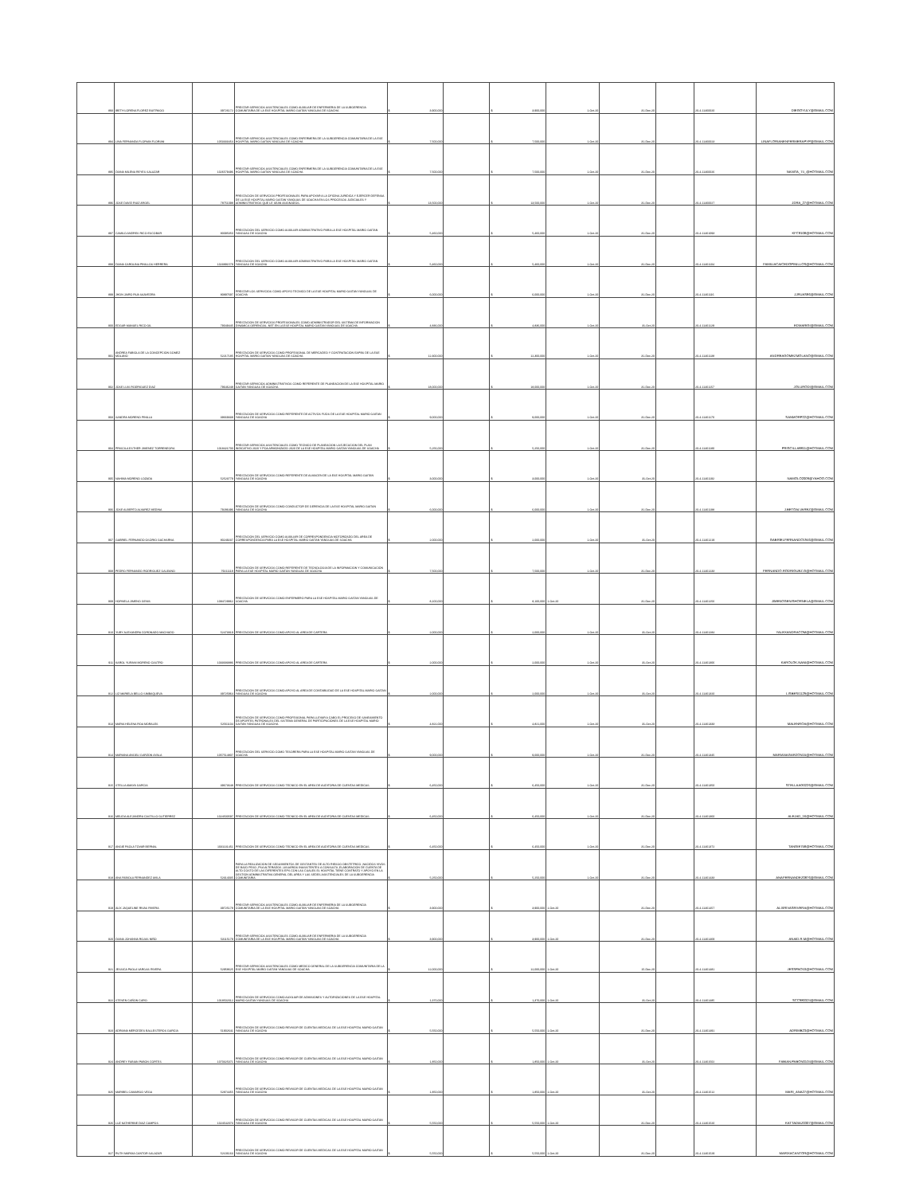| 893 | IBETH LORENA FLOREZ BUITRAGO | 39726172 | PRESTAR SERVICIOS ASISTENCIALES COMO AUXILIAR DE ENFERMERIA DE LA SUBGERENCIA COMUNITARIA DE LA ESE HOSPITAL MARIO GAITAN YANGUAS DE SOACHA | $ 3,900,000 | | $ 3,900,000 | 1-Oct-20 | 31-Dec-20 | | 20-4-11460020 | DIEGOYULY@GMAIL.COM |
| 894 | LINA FERNANDA FLORIAN FLORIAN | 1053333454 | PRESTAR SERVICIOS ASISTENCIALES COMO ENFERMERA DE LA SUBGERENCIA COMUNITARIA DE LA ESE HOSPITAL MARIO GAITAN YANGUAS DE SOACHA | $ 7,500,000 | | $ 7,500,000 | 1-Oct-20 | 31-Dec-20 | | 20-4-11460023 | LINAFLORIANENFERMERAPYP@GMAIL.COM |
| 895 | DIANA MILENA REYES SALAZAR | 1026579496 | PRESTAR SERVICIOS ASISTENCIALES COMO ENFERMERA DE LA SUBGERENCIA COMUNITARIA DE LA ESE HOSPITAL MARIO GAITAN YANGUAS DE SOACHA | $ 7,500,000 | | $ 7,500,000 | 1-Oct-20 | 31-Dec-20 | | 20-4-11460026 | NANITA_74_@HOTMAIL.COM |
| 896 | JOSE DAVID RUIZ ARGEL | 78751098 | PRESTACION DE SERVICIOS PROFESIONALES PARA APOYAR A LA OFICINA JURIDICA Y EJERCER DEFENSA DE LA ESE HOSPITAL MARIO GAITAN YANGUAS DE SOACHA EN LOS PROCESOS JUDICIALES Y ADMINISTRATIVOS QUE LE SEAN ASIGNADOS. | $ 13,500,000 | | $ 13,500,000 | 1-Oct-20 | 31-Dec-20 | | 20-4-11460027 | JDRA_27@HOTMAIL.COM |
| 897 | CAMILO ANDRES RICO ESCOBAR | 80095350 | PRESTACION DEL SERVICIO COMO AUXILIAR ADMINISTRATIVO PARA LA ESE HOSPITAL MARIO GAITAN YANGUAS DE SOACHA | $ 5,460,000 | | $ 5,460,000 | 1-Oct-20 | 31-Dec-20 | | 20-4-11461093 | KFC8108@HOTMAIL.COM |
| 898 | DIANA CAROLINA PINILLOS HERRERA | 1023891579 | PRESTACION DEL SERVICIO COMO AUXILIAR ADMINISTRATIVO PARA LA ESE HOSPITAL MARIO GAITAN YANGUAS DE SOACHA | $ 5,460,000 | | $ 5,460,000 | 1-Oct-20 | 31-Dec-20 | | 20-4-11461104 | FAMILIACAICEDOPINILLOS@HOTMAIL.COM |
| 899 | JHON JAIRO RUA SAAVEDRA | 80897697 | PRESTAR LOS SERVICIOS COMO APOYO TECNICO DE LA ESE HOSPITAL MARIO GAITAN YANGUAS DE SOACHA | $ 6,000,000 | | $ 6,000,000 | 1-Oct-20 | 31-Dec-20 | | 20-4-11461116 | JJRUAS86@GMAIL.COM |
| 900 | EDGAR MANUEL RICO GIL | 79049445 | PRESTACION DE SERVICIOS PROFESIONALES COMO ADMINISTRADOR DEL SISTEMA DE INFORMACION DINAMICA GERENCIAL .NET EN LA ESE HOSPITAL MARIO GAITAN YANGUAS DE SOACHA | $ 4,836,000 | | $ 4,836,000 | 1-Oct-20 | 31-Oct-20 | | 20-4-11461129 | EDMARIGI@GMAIL.COM |
| 901 | ANDREA FABIOLA DE LA CONCEPCION GOMEZ MOLANO | 52217185 | PRESTACION DE SERVICIOS COMO PROFESIONAL DE MERCADEO Y CONTRATACION EAPBS DE LA ESE HOSPITAL MARIO GAITAN YANGUAS DE SOACHA | $ 12,300,000 | | $ 12,300,000 | 1-Oct-20 | 31-Dec-20 | | 20-4-11461138 | ANDREAGOMEZMOLANO@GMAIL.COM |
| 902 | JOSE LUIS RODRIGUEZ DIAZ | 79646248 | PRESTAR SERVICIOS ADMINISTRATIVOS COMO REFERENTE DE PLANEACION DE LA ESE HOSPITAL MARIO GAITAN YANGUAS DE SOACHA | $ 18,000,000 | | $ 18,000,000 | 1-Oct-20 | 31-Dec-20 | | 20-4-11461157 | JOLURODI@GMAIL.COM |
| 903 | SANDRA MORENO PINILLA | 39669338 | PRESTACION DE SERVICIOS COMO REFERENTE DE ACTIVOS FIJOS DE LA ESE HOSPITAL MARIO GAITAN YANGUAS DE SOACHA | $ 9,000,000 | | $ 9,000,000 | 1-Oct-20 | 31-Dec-20 | | 20-4-11461170 | SANMORP22@HOTMAIL.COM |
| 904 | PRISCILA ESTHER JIMENEZ TORRENEGRA | 1018421700 | PRESTAR SERVICIOS ASISTENCIALES COMO TECNICO DE PLANEACION LA EJECUCION DEL PLAN INDICATIVO 2020 Y POA ARMONIZADO 2020 DE LA ESE HOSPITAL MARIO GAITAN YANGUAS DE SOACHA | $ 5,256,000 | | $ 5,256,000 | 1-Oct-20 | 31-Dec-20 | | 20-4-11461180 | PRISCILLA8811@HOTMAIL.COM |
| 905 | NAHIMA MORENO LOZADA | 52523779 | PRESTACION DE SERVICIOS COMO REFERENTE DE ALMACEN DE LA ESE HOSPITAL MARIO GAITAN YANGUAS DE SOACHA | $ 3,000,000 | | $ 3,000,000 | 1-Oct-20 | 31-Oct-20 | | 20-4-11461192 | NAMOLO2009@YAHOO.COM |
| 906 | JOSE ALBERTO ALVAREZ MEDINA | 79296496 | PRESTACION DE SERVICIOS COMO CONDUCTOR DE GERENCIA DE LA ESE HOSPITAL MARIO GAITAN YANGUAS DE SOACHA | $ 6,000,000 | | $ 6,000,000 | 1-Oct-20 | 31-Dec-20 | | 20-4-11461198 | J.BETOALVAREZ@GMAIL.COM |
| 907 | GABRIEL FERNANDO OSORIO GACHARNA | 80249237 | PRESTACION DEL SERVICIO COMO AUXILIAR DE CORRESPONDENCIA MOTORIZADO DEL AREA DE CORRESPONDENCIA PARA LA ESE HOSPITAL MARIO GAITAN YANGUAS DE SOACHA | $ 2,000,000 | | $ 2,000,000 | 1-Oct-20 | 31-Oct-20 | | 20-4-11461219 | GABRIELFERNANDO1946@GMAIL.COM |
| 908 | PEDRO FERNANDO RODRIGUEZ GALEANO | 79211118 | PRESTACION DE SERVICIOS COMO REFERENTE DE TECNOLOGIA DE LA INFORMACION Y COMUNICACIÓN PARA LA ESE HOSPITAL MARIO GAITAN YANGUAS DE SOACHA | $ 7,500,000 | | $ 7,500,000 | 1-Oct-20 | 31-Dec-20 | | 20-4-11461233 | FERNANDO.RODRIGUEZ.G@HOTMAIL.COM |
| 909 | HORNELA JIMENO GENIS | 1084729962 | PRESTACION DE SERVICIOS COMO ENFERMERO PARA LA ESE HOSPITAL MARIO GAITAN YANGUAS DE SOACHA | $ 8,100,000 | | $ 8,100,000 | 1-Oct-20 | 31-Dec-20 | | 20-4-11461256 | JIMENOGENISHORNELA@GMAIL.COM |
| 910 | YUBY ALEXANDRA CORONADO MACHADO | 52473819 | PRESTACION DE SERVICIOS COMO APOYO AL AREA DE CARTERA | $ 2,000,000 | | $ 2,000,000 | 1-Oct-20 | 31-Oct-20 | | 20-4-11461284 | YALEXANDRACOM@HOTMAIL.COM |
| 911 | KAROL YURANI MORENO CASTRO | 1033683886 | PRESTACION DE SERVICIOS COMO APOYO AL AREA DE CARTERA | $ 2,000,000 | | $ 2,000,000 | 1-Oct-20 | 31-Oct-20 | | 20-4-11461306 | KAROLOK.NANI@HOTMAIL.COM |
| 912 | LIZ MARIELA BELLO SIMBAQUEVA | 39725964 | PRESTACION DE SERVICIOS COMO APOYO AL AREA DE CONTABILIDAD DE LA ESE HOSPITAL MARIO GAITAN YANGUAS DE SOACHA | $ 2,000,000 | | $ 2,000,000 | 1-Oct-20 | 31-Oct-20 | | 20-4-11461320 | LISBESI1129@HOTMAIL.COM |
| 913 | MARIA HELENA ROA MORALES | 52561104 | PRESTACION DE SERVICIOS COMO PROFESIONAL PARA LLEVAR A CABO EL PROCESO DE SANEAMIENTO DE APORTES PATRONALES DEL SISTEMA GENERAL DE PARTICIPACIONES DE LA ESE HOSPITAL MARIO GAITAN YANGUAS DE SOACHA | $ 4,821,000 | | $ 4,821,000 | 1-Oct-20 | 31-Oct-20 | | 20-4-11461333 | MALENROA@HOTMAIL.COM |
| 914 | MARIANA ANGELI GARZON AYALA | 1057514807 | PRESTACION DEL SERVICIO COMO TESORERA PARA LA ESE HOSPITAL MARIO GAITAN YANGUAS DE SOACHA | $ 9,000,000 | | $ 9,000,000 | 1-Oct-20 | 31-Dec-20 | | 20-4-11461345 | MARIANAGARZON15@HOTMAIL.COM |
| 915 | STELLA AMAYA GARCIA | 39673648 | PRESTACION DE SERVICIOS COMO TECNICO EN EL AREA DE AUDITORIA DE CUENTAS MEDICAS | $ 6,450,000 | | $ 6,450,000 | 1-Oct-20 | 31-Dec-20 | | 20-4-11461350 | STELLAAG0226@GMAIL.COM |
| 916 | MELIDA ALEJANDRA CASTILLO GUTIERREZ | 1024500597 | PRESTACION DE SERVICIOS COMO TECNICO EN EL AREA DE AUDITORIA DE CUENTAS MEDICAS | $ 6,450,000 | | $ 6,450,000 | 1-Oct-20 | 31-Dec-20 | | 20-4-11461360 | ALEJAD_16@HOTMAIL.COM |
| 917 | ANGIE PAOLA TOVAR BERNAL | 1031131451 | PRESTACION DE SERVICIOS COMO TECNICO EN EL AREA DE AUDITORIA DE CUENTAS MEDICAS | $ 6,450,000 | | $ 6,450,000 | 1-Oct-20 | 31-Dec-20 | | 20-4-11461372 | TANGIE758@HOTMAIL.COM |
| 918 | ANA FABIOLA FERNANDEZ AVILA | 52314035 | PARA LA REALIZACION DE SEGUIMIENTOS DE GESTANTES DE ALTO RIESGO OBSTETRICO ,NACIDOS VIVOS DE BAJO PESO ,PSA ALTERADOS ,USUARIOS INASISTENTES A CONSULTA ,ELABORACION DE CUENTA DE ALTO COSTO DE LAS DIFERENTES EPS CON LAS CUALES EL HOSPITAL TIENE CONTRATO Y APOYO EN LA GESTION ADMINISTRATIVA GENERAL DEL AREA Y LAS SEDES ASISTENCIALES DE LA SUBGERENCIA COMUNITARIA | $ 5,250,000 | | $ 5,250,000 | 1-Oct-20 | 31-Dec-20 | | 20-4-11461433 | ANAFERNANDEZ0876@GMAIL.COM |
| 919 | ALIX JAQUELINE RIVAS RIVERA | 39725178 | PRESTAR SERVICIOS ASISTENCIALES COMO AUXILIAR DE ENFERMERIA DE LA SUBGERENCIA COMUNITARIA DE LA ESE HOSPITAL MARIO GAITAN YANGUAS DE SOACHA | $ 3,900,000 | | $ 3,900,000 | 1-Oct-20 | 31-Dec-20 | | 20-4-11461457 | ALIXRIVASRIVERA@HOTMAIL.COM |
| 920 | DIANA JOHANNA ROJAS NIÑO | 53115179 | PRESTAR SERVICIOS ASISTENCIALES COMO AUXILIAR DE ENFERMERIA DE LA SUBGERENCIA COMUNITARIA DE LA ESE HOSPITAL MARIO GAITAN YANGUAS DE SOACHA | $ 3,900,000 | | $ 3,900,000 | 1-Oct-20 | 31-Dec-20 | | 20-4-11461469 | ANAID.R.M@HOTMAIL.COM |
| 921 | JESSICA PAOLA VARGAS RIVERA | 52958625 | PRESTAR SERVICIOS ASISTENCIALES COMO MEDICO GENERAL DE LA SUBGERENCIA COMUNITARIA DE LA ESE HOSPITAL MARIO GAITAN YANGUAS DE SOACHA | $ 12,000,000 | | $ 12,000,000 | 1-Oct-20 | 15-Dec-20 | | 20-4-11461481 | JESSPAO10@HOTMAIL.COM |
| 922 | STEVEN CAÑON CARO | 1018502012 | PRESTACION DE SERVICIOS COMO AUXILIAR DE ADMISIONES Y AUTORIZACIONES DE LA ESE HOSPITAL MARIO GAITAN YANGUAS DE SOACHA | $ 1,370,000 | | $ 1,370,000 | 1-Oct-20 | 31-Oct-20 | | 20-4-11461485 | SCC980324@GMAIL.COM |
| 923 | ADRIANA MERCEDES BALLESTEROS GARCIA | 51902641 | PRESTACION DE SERVICIOS COMO REVISOR DE CUENTAS MEDICAS DE LA ESE HOSPITAL MARIO GAITAN YANGUAS DE SOACHA | $ 5,550,000 | | $ 5,550,000 | 1-Oct-20 | 31-Dec-20 | | 20-4-11461491 | ADRIMB23@HOTMAIL.COM |
| 924 | ANDREY FABIAN PABON CORTES | 1070325371 | PRESTACION DE SERVICIOS COMO REVISOR DE CUENTAS MEDICAS DE LA ESE HOSPITAL MARIO GAITAN YANGUAS DE SOACHA | $ 1,850,000 | | $ 1,850,000 | 1-Oct-20 | 31-Oct-20 | | 20-4-11461502 | FABIAN.PABON0104@GMAIL.COM |
| 925 | MARIBEL CAMARGO VEGA | 52874455 | PRESTACION DE SERVICIOS COMO REVISOR DE CUENTAS MEDICAS DE LA ESE HOSPITAL MARIO GAITAN YANGUAS DE SOACHA | $ 1,850,000 | | $ 1,850,000 | 1-Oct-20 | 31-Oct-20 | | 20-4-11461512 | MARI_ANA27@HOTMAIL.COM |
| 926 | LUZ KATHERINE DIAZ CAMPOS | 1024542073 | PRESTACION DE SERVICIOS COMO REVISOR DE CUENTAS MEDICAS DE LA ESE HOSPITAL MARIO GAITAN YANGUAS DE SOACHA | $ 5,550,000 | | $ 5,550,000 | 1-Oct-20 | 31-Dec-20 | | 20-4-11461520 | KATTADIAZ0307@GMAIL.COM |
| 927 | RUTH MARIXA CANTOR SALAZAR | 52106163 | PRESTACION DE SERVICIOS COMO REVISOR DE CUENTAS MEDICAS DE LA ESE HOSPITAL MARIO GAITAN YANGUAS DE SOACHA | $ 5,550,000 | | $ 5,550,000 | 1-Oct-20 | 31-Dec-20 | | 20-4-11461529 | MARIXACANTOR@HOTMAIL.COM |